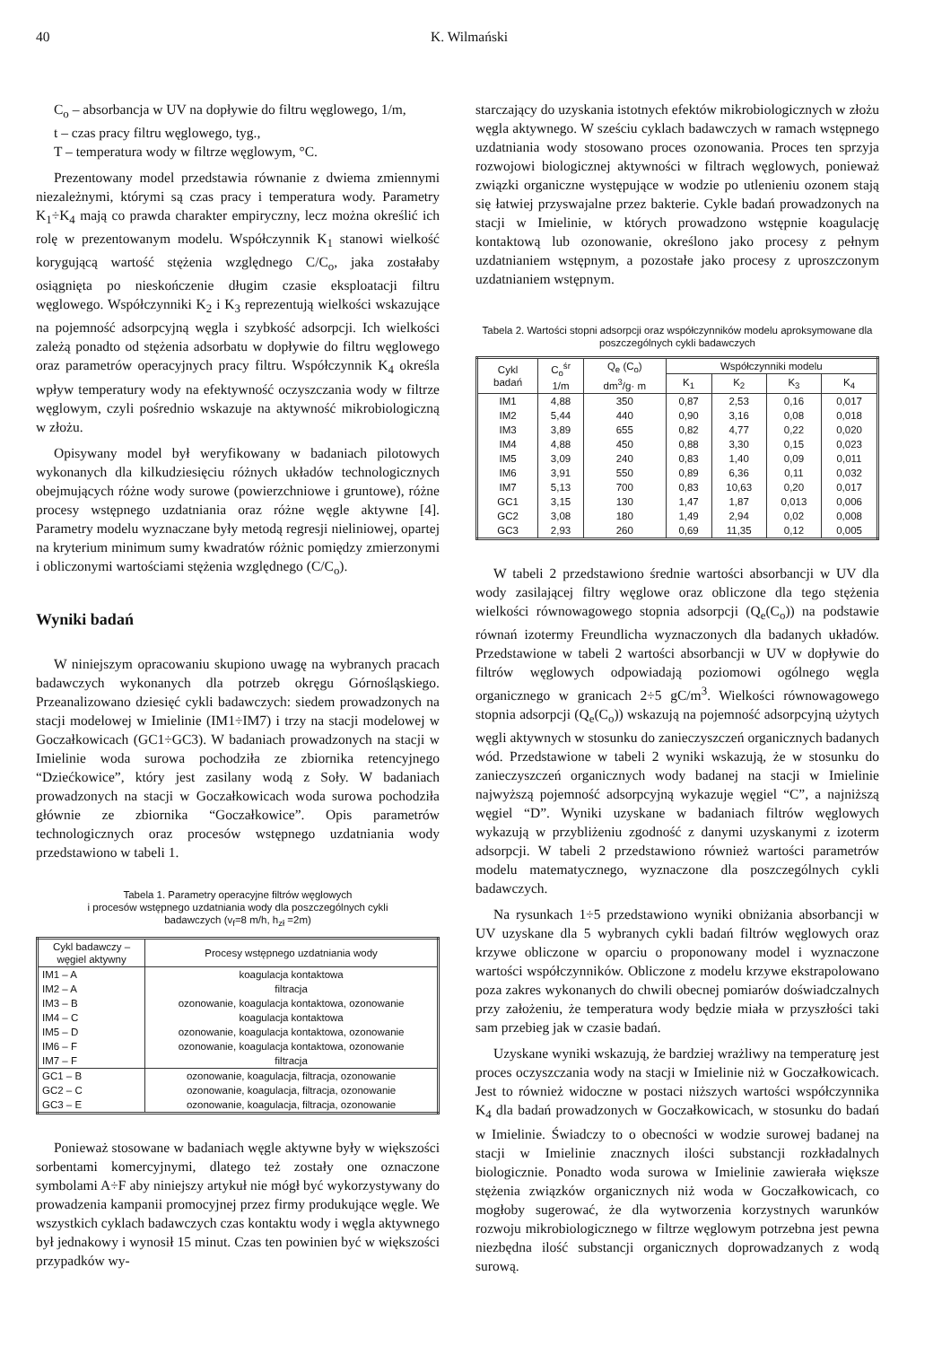40 K. Wilmański
C<sub>o</sub> – absorbancja w UV na dopływie do filtru węglowego, 1/m,
t – czas pracy filtru węglowego, tyg.,
T – temperatura wody w filtrze węglowym, °C.
Prezentowany model przedstawia równanie z dwiema zmiennymi niezależnymi, którymi są czas pracy i temperatura wody. Parametry K<sub>1</sub>÷K<sub>4</sub> mają co prawda charakter empiryczny, lecz można określić ich rolę w prezentowanym modelu. Współczynnik K<sub>1</sub> stanowi wielkość korygującą wartość stężenia względnego C/C<sub>o</sub>, jaka zostałaby osiągnięta po nieskończenie długim czasie eksploatacji filtru węglowego. Współczynniki K<sub>2</sub> i K<sub>3</sub> reprezentują wielkości wskazujące na pojemność adsorpcyjną węgla i szybkość adsorpcji. Ich wielkości zależą ponadto od stężenia adsorbatu w dopływie do filtru węglowego oraz parametrów operacyjnych pracy filtru. Współczynnik K<sub>4</sub> określa wpływ temperatury wody na efektywność oczyszczania wody w filtrze węglowym, czyli pośrednio wskazuje na aktywność mikrobiologiczną w złożu.
Opisywany model był weryfikowany w badaniach pilotowych wykonanych dla kilkudziesięciu różnych układów technologicznych obejmujących różne wody surowe (powierzchniowe i gruntowe), różne procesy wstępnego uzdatniania oraz różne węgle aktywne [4]. Parametry modelu wyznaczane były metodą regresji nieliniowej, opartej na kryterium minimum sumy kwadratów różnic pomiędzy zmierzonymi i obliczonymi wartościami stężenia względnego (C/C<sub>o</sub>).
Wyniki badań
W niniejszym opracowaniu skupiono uwagę na wybranych pracach badawczych wykonanych dla potrzeb okręgu Górnośląskiego. Przeanalizowano dziesięć cykli badawczych: siedem prowadzonych na stacji modelowej w Imielinie (IM1÷IM7) i trzy na stacji modelowej w Goczałkowicach (GC1÷GC3). W badaniach prowadzonych na stacji w Imielinie woda surowa pochodziła ze zbiornika retencyjnego “Dziećkowice”, który jest zasilany wodą z Soły. W badaniach prowadzonych na stacji w Goczałkowicach woda surowa pochodziła głównie ze zbiornika “Goczałkowice”. Opis parametrów technologicznych oraz procesów wstępnego uzdatniania wody przedstawiono w tabeli 1.
Tabela 1. Parametry operacyjne filtrów węglowych
i procesów wstępnego uzdatniania wody dla poszczególnych cykli
badawczych (v<sub>f</sub>=8 m/h, h<sub>zł</sub> =2m)
| Cykl badawczy – węgiel aktywny | Procesy wstępnego uzdatniania wody |
| --- | --- |
| IM1 – A | koagulacja kontaktowa |
| IM2 – A | filtracja |
| IM3 – B | ozonowanie, koagulacja kontaktowa, ozonowanie |
| IM4 – C | koagulacja kontaktowa |
| IM5 – D | ozonowanie, koagulacja kontaktowa, ozonowanie |
| IM6 – F | ozonowanie, koagulacja kontaktowa, ozonowanie |
| IM7 – F | filtracja |
| GC1 – B | ozonowanie, koagulacja, filtracja, ozonowanie |
| GC2 – C | ozonowanie, koagulacja, filtracja, ozonowanie |
| GC3 – E | ozonowanie, koagulacja, filtracja, ozonowanie |
Ponieważ stosowane w badaniach węgle aktywne były w większości sorbentami komercyjnymi, dlatego też zostały one oznaczone symbolami A÷F aby niniejszy artykuł nie mógł być wykorzystywany do prowadzenia kampanii promocyjnej przez firmy produkujące węgle. We wszystkich cyklach badawczych czas kontaktu wody i węgla aktywnego był jednakowy i wynosił 15 minut. Czas ten powinien być w większości przypadków wy-
starczający do uzyskania istotnych efektów mikrobiologicznych w złożu węgla aktywnego. W sześciu cyklach badawczych w ramach wstępnego uzdatniania wody stosowano proces ozonowania. Proces ten sprzyja rozwojowi biologicznej aktywności w filtrach węglowych, ponieważ związki organiczne występujące w wodzie po utlenieniu ozonem stają się łatwiej przyswajalne przez bakterie. Cykle badań prowadzonych na stacji w Imielinie, w których prowadzono wstępnie koagulację kontaktową lub ozonowanie, określono jako procesy z pełnym uzdatnianiem wstępnym, a pozostałe jako procesy z uproszczonym uzdatnianiem wstępnym.
Tabela 2. Wartości stopni adsorpcji oraz współczynników modelu aproksymowane dla poszczególnych cykli badawczych
| Cykl badań | C<sub>o</sub><sup>śr</sup> 1/m | Q<sub>e</sub> (C<sub>o</sub>) dm<sup>3</sup>/g· m | Współczynniki modelu | | | |
| --- | --- | --- | --- | --- | --- | --- |
| | | | K<sub>1</sub> | K<sub>2</sub> | K<sub>3</sub> | K<sub>4</sub> |
| IM1 | 4,88 | 350 | 0,87 | 2,53 | 0,16 | 0,017 |
| IM2 | 5,44 | 440 | 0,90 | 3,16 | 0,08 | 0,018 |
| IM3 | 3,89 | 655 | 0,82 | 4,77 | 0,22 | 0,020 |
| IM4 | 4,88 | 450 | 0,88 | 3,30 | 0,15 | 0,023 |
| IM5 | 3,09 | 240 | 0,83 | 1,40 | 0,09 | 0,011 |
| IM6 | 3,91 | 550 | 0,89 | 6,36 | 0,11 | 0,032 |
| IM7 | 5,13 | 700 | 0,83 | 10,63 | 0,20 | 0,017 |
| GC1 | 3,15 | 130 | 1,47 | 1,87 | 0,013 | 0,006 |
| GC2 | 3,08 | 180 | 1,49 | 2,94 | 0,02 | 0,008 |
| GC3 | 2,93 | 260 | 0,69 | 11,35 | 0,12 | 0,005 |
W tabeli 2 przedstawiono średnie wartości absorbancji w UV dla wody zasilającej filtry węglowe oraz obliczone dla tego stężenia wielkości równowagowego stopnia adsorpcji (Q<sub>e</sub>(C<sub>o</sub>)) na podstawie równań izotermy Freundlicha wyznaczonych dla badanych układów. Przedstawione w tabeli 2 wartości absorbancji w UV w dopływie do filtrów węglowych odpowiadają poziomowi ogólnego węgla organicznego w granicach 2÷5 gC/m<sup>3</sup>. Wielkości równowagowego stopnia adsorpcji (Q<sub>e</sub>(C<sub>o</sub>)) wskazują na pojemność adsorpcyjną użytych węgli aktywnych w stosunku do zanieczyszczeń organicznych badanych wód. Przedstawione w tabeli 2 wyniki wskazują, że w stosunku do zanieczyszczeń organicznych wody badanej na stacji w Imielinie najwyższą pojemność adsorpcyjną wykazuje węgiel “C”, a najniższą węgiel “D”. Wyniki uzyskane w badaniach filtrów węglowych wykazują w przybliżeniu zgodność z danymi uzyskanymi z izoterm adsorpcji. W tabeli 2 przedstawiono również wartości parametrów modelu matematycznego, wyznaczone dla poszczególnych cykli badawczych.
Na rysunkach 1÷5 przedstawiono wyniki obniżania absorbancji w UV uzyskane dla 5 wybranych cykli badań filtrów węglowych oraz krzywe obliczone w oparciu o proponowany model i wyznaczone wartości współczynników. Obliczone z modelu krzywe ekstrapolowano poza zakres wykonanych do chwili obecnej pomiarów doświadczalnych przy założeniu, że temperatura wody będzie miała w przyszłości taki sam przebieg jak w czasie badań.
Uzyskane wyniki wskazują, że bardziej wrażliwy na temperaturę jest proces oczyszczania wody na stacji w Imielinie niż w Goczałkowicach. Jest to również widoczne w postaci niższych wartości współczynnika K<sub>4</sub> dla badań prowadzonych w Goczałkowicach, w stosunku do badań w Imielinie. Świadczy to o obecności w wodzie surowej badanej na stacji w Imielinie znacznych ilości substancji rozkładalnych biologicznie. Ponadto woda surowa w Imielinie zawierała większe stężenia związków organicznych niż woda w Goczałkowicach, co mogłoby sugerować, że dla wytworzenia korzystnych warunków rozwoju mikrobiologicznego w filtrze węglowym potrzebna jest pewna niezbędna ilość substancji organicznych doprowadzanych z wodą surową.